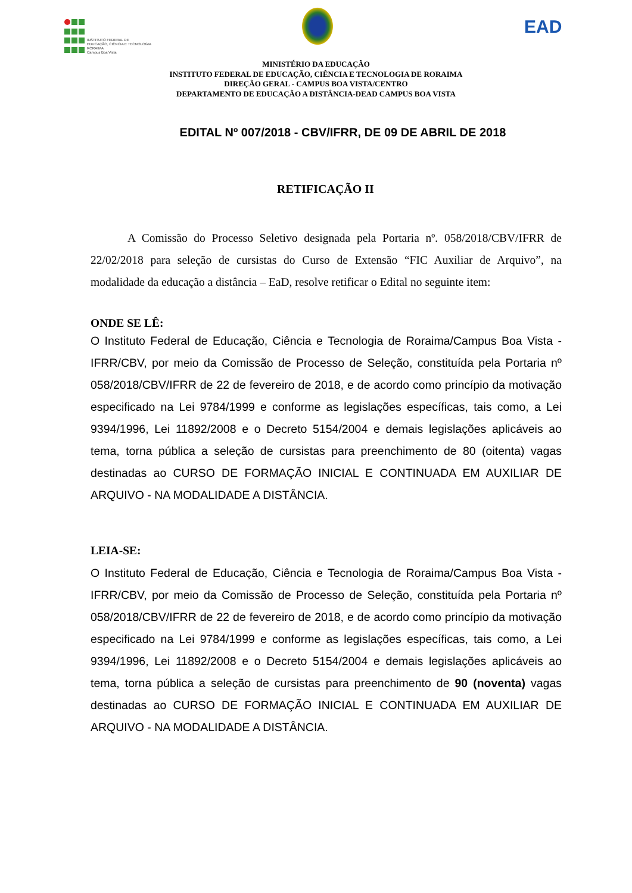INSTITUTO FEDERAL DE
EDUCAÇÃO, CIÊNCIA E TECNOLOGIA
RORAIMA
Campus Boa Vista
EAD
MINISTÉRIO DA EDUCAÇÃO
INSTITUTO FEDERAL DE EDUCAÇÃO, CIÊNCIA E TECNOLOGIA DE RORAIMA
DIREÇÃO GERAL - CAMPUS BOA VISTA/CENTRO
DEPARTAMENTO DE EDUCAÇÃO A DISTÂNCIA-DEAD CAMPUS BOA VISTA
EDITAL Nº 007/2018 - CBV/IFRR, DE 09 DE ABRIL DE 2018
RETIFICAÇÃO II
A Comissão do Processo Seletivo designada pela Portaria nº. 058/2018/CBV/IFRR de 22/02/2018 para seleção de cursistas do Curso de Extensão “FIC Auxiliar de Arquivo”, na modalidade da educação a distância – EaD, resolve retificar o Edital no seguinte item:
ONDE SE LÊ:
O Instituto Federal de Educação, Ciência e Tecnologia de Roraima/Campus Boa Vista - IFRR/CBV, por meio da Comissão de Processo de Seleção, constituída pela Portaria nº 058/2018/CBV/IFRR de 22 de fevereiro de 2018, e de acordo como princípio da motivação especificado na Lei 9784/1999 e conforme as legislações específicas, tais como, a Lei 9394/1996, Lei 11892/2008 e o Decreto 5154/2004 e demais legislações aplicáveis ao tema, torna pública a seleção de cursistas para preenchimento de 80 (oitenta) vagas destinadas ao CURSO DE FORMAÇÃO INICIAL E CONTINUADA EM AUXILIAR DE ARQUIVO - NA MODALIDADE A DISTÂNCIA.
LEIA-SE:
O Instituto Federal de Educação, Ciência e Tecnologia de Roraima/Campus Boa Vista - IFRR/CBV, por meio da Comissão de Processo de Seleção, constituída pela Portaria nº 058/2018/CBV/IFRR de 22 de fevereiro de 2018, e de acordo como princípio da motivação especificado na Lei 9784/1999 e conforme as legislações específicas, tais como, a Lei 9394/1996, Lei 11892/2008 e o Decreto 5154/2004 e demais legislações aplicáveis ao tema, torna pública a seleção de cursistas para preenchimento de 90 (noventa) vagas destinadas ao CURSO DE FORMAÇÃO INICIAL E CONTINUADA EM AUXILIAR DE ARQUIVO - NA MODALIDADE A DISTÂNCIA.